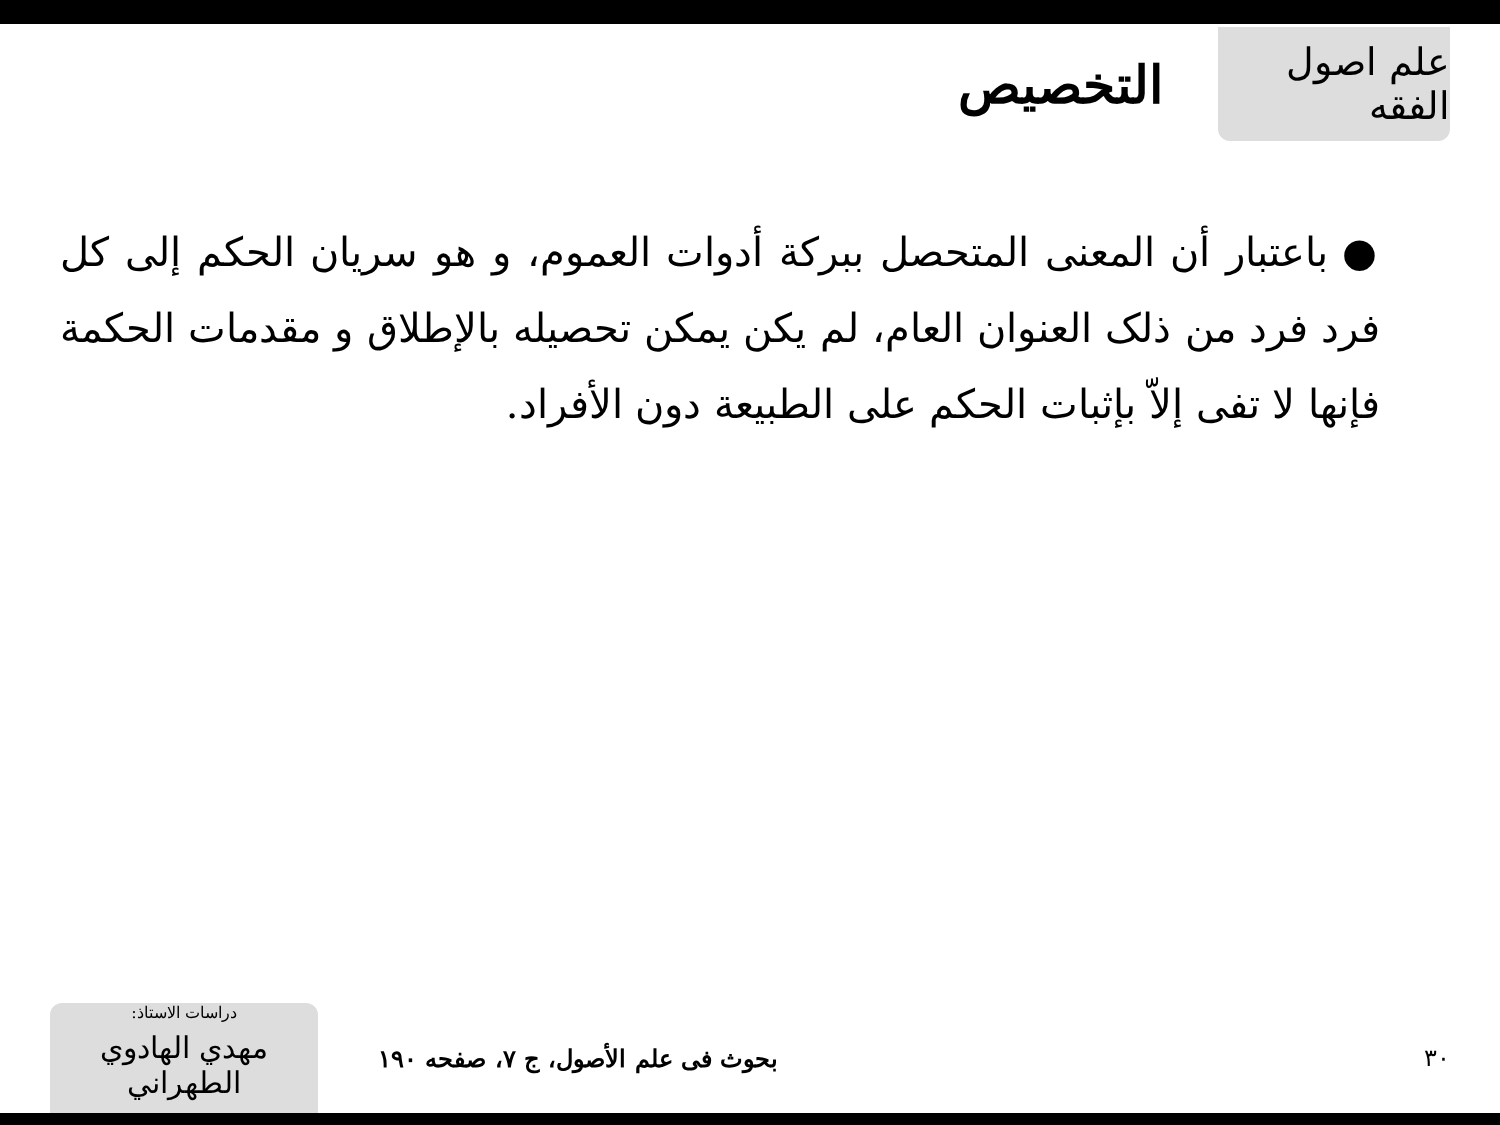علم اصول الفقه
التخصيص
●باعتبار أن المعنى المتحصل ببركة أدوات العموم، و هو سريان الحكم إلى كل فرد فرد من ذلک العنوان العام، لم يكن يمكن تحصيله بالإطلاق و مقدمات الحكمة فإنها لا تفی إلاّ بإثبات الحكم على الطبيعة دون الأفراد.
دراسات الاستاذ:
مهدي الهادوي الطهراني
بحوث فی علم الأصول، ج ۷، صفحه ۱۹۰
۳۰